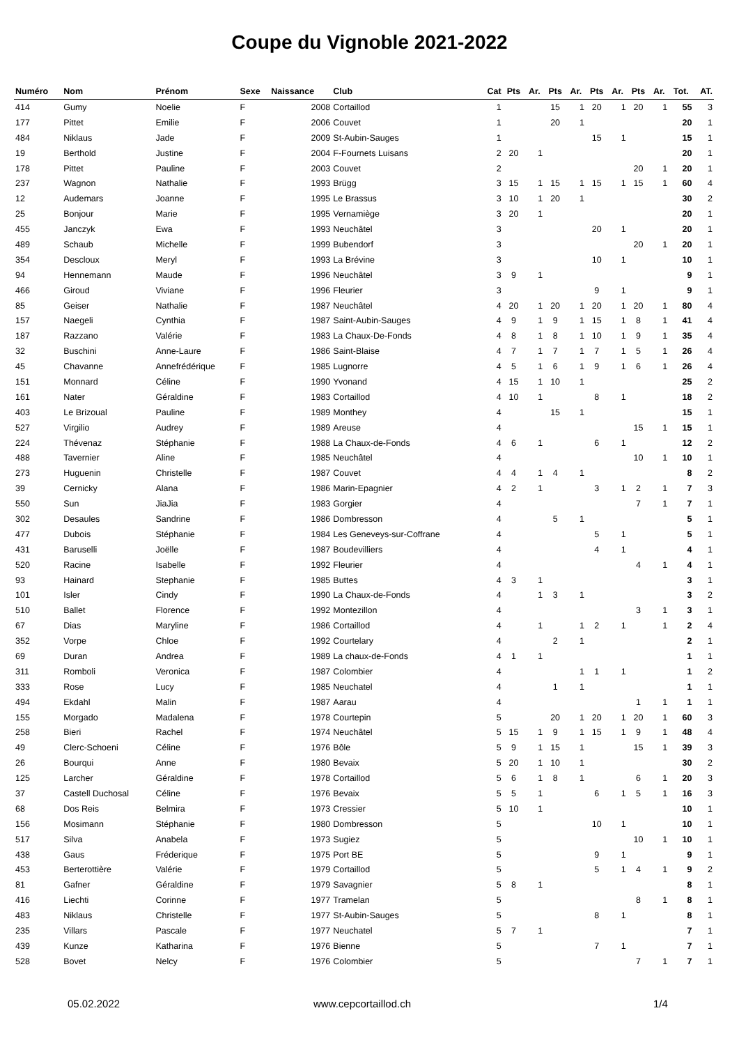Coupe du Vignoble 2021-2022
| Numéro | Nom | Prénom | Sexe | Naissance | Club | Cat | Pts | Ar. | Pts | Ar. | Pts | Ar. | Pts | Ar. | Tot. | AT. |
| --- | --- | --- | --- | --- | --- | --- | --- | --- | --- | --- | --- | --- | --- | --- | --- | --- |
| 414 | Gumy | Noelie | F | 2008 | Cortaillod | 1 | | | 15 | 1 | 20 | 1 | 20 | 1 | 55 | 3 |
| 177 | Pittet | Emilie | F | 2006 | Couvet | 1 | | | 20 | 1 | | | | | 20 | 1 |
| 484 | Niklaus | Jade | F | 2009 | St-Aubin-Sauges | 1 | | | | | 15 | 1 | | | 15 | 1 |
| 19 | Berthold | Justine | F | 2004 | F-Fournets Luisans | 2 | 20 | 1 | | | | | | | 20 | 1 |
| 178 | Pittet | Pauline | F | 2003 | Couvet | 2 | | | | | | | 20 | 1 | 20 | 1 |
| 237 | Wagnon | Nathalie | F | 1993 | Brügg | 3 | 15 | 1 | 15 | 1 | 15 | 1 | 15 | 1 | 60 | 4 |
| 12 | Audemars | Joanne | F | 1995 | Le Brassus | 3 | 10 | 1 | 20 | 1 | | | | | 30 | 2 |
| 25 | Bonjour | Marie | F | 1995 | Vernamiège | 3 | 20 | 1 | | | | | | | 20 | 1 |
| 455 | Janczyk | Ewa | F | 1993 | Neuchâtel | 3 | | | | | 20 | 1 | | | 20 | 1 |
| 489 | Schaub | Michelle | F | 1999 | Bubendorf | 3 | | | | | | | 20 | 1 | 20 | 1 |
| 354 | Descloux | Meryl | F | 1993 | La Brévine | 3 | | | | | 10 | 1 | | | 10 | 1 |
| 94 | Hennemann | Maude | F | 1996 | Neuchâtel | 3 | 9 | 1 | | | | | | | 9 | 1 |
| 466 | Giroud | Viviane | F | 1996 | Fleurier | 3 | | | | | 9 | 1 | | | 9 | 1 |
| 85 | Geiser | Nathalie | F | 1987 | Neuchâtel | 4 | 20 | 1 | 20 | 1 | 20 | 1 | 20 | 1 | 80 | 4 |
| 157 | Naegeli | Cynthia | F | 1987 | Saint-Aubin-Sauges | 4 | 9 | 1 | 9 | 1 | 15 | 1 | 8 | 1 | 41 | 4 |
| 187 | Razzano | Valérie | F | 1983 | La Chaux-De-Fonds | 4 | 8 | 1 | 8 | 1 | 10 | 1 | 9 | 1 | 35 | 4 |
| 32 | Buschini | Anne-Laure | F | 1986 | Saint-Blaise | 4 | 7 | 1 | 7 | 1 | 7 | 1 | 5 | 1 | 26 | 4 |
| 45 | Chavanne | Annefrédérique | F | 1985 | Lugnorre | 4 | 5 | 1 | 6 | 1 | 9 | 1 | 6 | 1 | 26 | 4 |
| 151 | Monnard | Céline | F | 1990 | Yvonand | 4 | 15 | 1 | 10 | 1 | | | | | 25 | 2 |
| 161 | Nater | Géraldine | F | 1983 | Cortaillod | 4 | 10 | 1 | | | 8 | 1 | | | 18 | 2 |
| 403 | Le Brizoual | Pauline | F | 1989 | Monthey | 4 | | | 15 | 1 | | | | | 15 | 1 |
| 527 | Virgilio | Audrey | F | 1989 | Areuse | 4 | | | | | | | 15 | 1 | 15 | 1 |
| 224 | Thévenaz | Stéphanie | F | 1988 | La Chaux-de-Fonds | 4 | 6 | 1 | | | 6 | 1 | | | 12 | 2 |
| 488 | Tavernier | Aline | F | 1985 | Neuchâtel | 4 | | | | | | | 10 | 1 | 10 | 1 |
| 273 | Huguenin | Christelle | F | 1987 | Couvet | 4 | 4 | 1 | 4 | 1 | | | | | 8 | 2 |
| 39 | Cernicky | Alana | F | 1986 | Marin-Epagnier | 4 | 2 | 1 | | | 3 | 1 | 2 | 1 | 7 | 3 |
| 550 | Sun | JiaJia | F | 1983 | Gorgier | 4 | | | | | | | 7 | 1 | 7 | 1 |
| 302 | Desaules | Sandrine | F | 1986 | Dombresson | 4 | | | 5 | 1 | | | | | 5 | 1 |
| 477 | Dubois | Stéphanie | F | 1984 | Les Geneveys-sur-Coffrane | 4 | | | | | 5 | 1 | | | 5 | 1 |
| 431 | Baruselli | Joëlle | F | 1987 | Boudevilliers | 4 | | | | | 4 | 1 | | | 4 | 1 |
| 520 | Racine | Isabelle | F | 1992 | Fleurier | 4 | | | | | | | 4 | 1 | 4 | 1 |
| 93 | Hainard | Stephanie | F | 1985 | Buttes | 4 | 3 | 1 | | | | | | | 3 | 1 |
| 101 | Isler | Cindy | F | 1990 | La Chaux-de-Fonds | 4 | | 1 | 3 | 1 | | | | | 3 | 2 |
| 510 | Ballet | Florence | F | 1992 | Montezillon | 4 | | | | | | | 3 | 1 | 3 | 1 |
| 67 | Dias | Maryline | F | 1986 | Cortaillod | 4 | | 1 | | 1 | 2 | 1 | | 1 | 2 | 4 |
| 352 | Vorpe | Chloe | F | 1992 | Courtelary | 4 | | | 2 | 1 | | | | | 2 | 1 |
| 69 | Duran | Andrea | F | 1989 | La chaux-de-Fonds | 4 | 1 | 1 | | | | | | | 1 | 1 |
| 311 | Romboli | Veronica | F | 1987 | Colombier | 4 | | | | 1 | 1 | 1 | | | 1 | 2 |
| 333 | Rose | Lucy | F | 1985 | Neuchatel | 4 | | | 1 | 1 | | | | | 1 | 1 |
| 494 | Ekdahl | Malin | F | 1987 | Aarau | 4 | | | | | | | 1 | 1 | 1 | 1 |
| 155 | Morgado | Madalena | F | 1978 | Courtepin | 5 | | | 20 | 1 | 20 | 1 | 20 | 1 | 60 | 3 |
| 258 | Bieri | Rachel | F | 1974 | Neuchâtel | 5 | 15 | 1 | 9 | 1 | 15 | 1 | 9 | 1 | 48 | 4 |
| 49 | Clerc-Schoeni | Céline | F | 1976 | Bôle | 5 | 9 | 1 | 15 | 1 | | | 15 | 1 | 39 | 3 |
| 26 | Bourqui | Anne | F | 1980 | Bevaix | 5 | 20 | 1 | 10 | 1 | | | | | 30 | 2 |
| 125 | Larcher | Géraldine | F | 1978 | Cortaillod | 5 | 6 | 1 | 8 | 1 | | | 6 | 1 | 20 | 3 |
| 37 | Castell Duchosal | Céline | F | 1976 | Bevaix | 5 | 5 | 1 | | | 6 | 1 | 5 | 1 | 16 | 3 |
| 68 | Dos Reis | Belmira | F | 1973 | Cressier | 5 | 10 | 1 | | | | | | | 10 | 1 |
| 156 | Mosimann | Stéphanie | F | 1980 | Dombresson | 5 | | | | | 10 | 1 | | | 10 | 1 |
| 517 | Silva | Anabela | F | 1973 | Sugiez | 5 | | | | | | | 10 | 1 | 10 | 1 |
| 438 | Gaus | Fréderique | F | 1975 | Port BE | 5 | | | | | 9 | 1 | | | 9 | 1 |
| 453 | Berterottière | Valérie | F | 1979 | Cortaillod | 5 | | | | | 5 | 1 | 4 | 1 | 9 | 2 |
| 81 | Gafner | Géraldine | F | 1979 | Savagnier | 5 | 8 | 1 | | | | | | | 8 | 1 |
| 416 | Liechti | Corinne | F | 1977 | Tramelan | 5 | | | | | | | 8 | 1 | 8 | 1 |
| 483 | Niklaus | Christelle | F | 1977 | St-Aubin-Sauges | 5 | | | | | 8 | 1 | | | 8 | 1 |
| 235 | Villars | Pascale | F | 1977 | Neuchatel | 5 | 7 | 1 | | | | | | | 7 | 1 |
| 439 | Kunze | Katharina | F | 1976 | Bienne | 5 | | | | | 7 | 1 | | | 7 | 1 |
| 528 | Bovet | Nelcy | F | 1976 | Colombier | 5 | | | | | | | 7 | 1 | 7 | 1 |
05.02.2022 www.cepcortaillod.ch 1/4